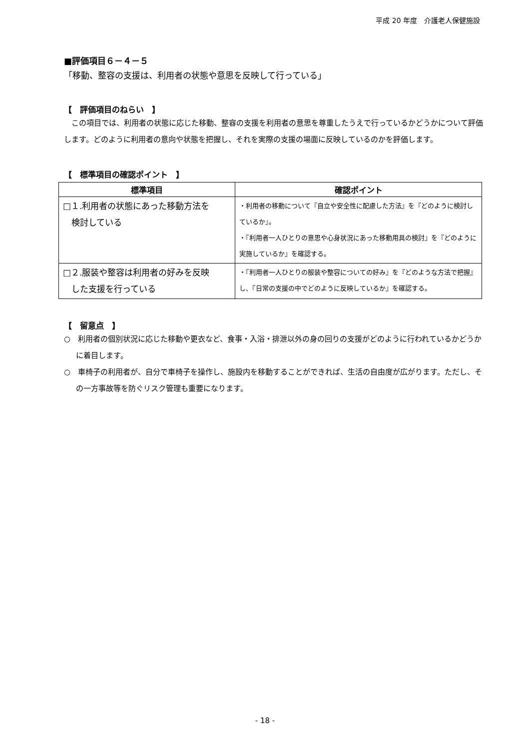平成 20 年度　介護老人保健施設
■評価項目６－４－５
「移動、整容の支援は、利用者の状態や意思を反映して行っている」
【　評価項目のねらい　】
　この項目では、利用者の状態に応じた移動、整容の支援を利用者の意思を尊重したうえで行っているかどうかについて評価します。どのように利用者の意向や状態を把握し、それを実際の支援の場面に反映しているのかを評価します。
【　標準項目の確認ポイント　】
| 標準項目 | 確認ポイント |
| --- | --- |
| □１.利用者の状態にあった移動方法を 検討している | ・利用者の移動について『自立や安全性に配慮した方法』を『どのように検討しているか』。 ・『利用者一人ひとりの意思や心身状況にあった移動用具の検討』を『どのように実施しているか』を確認する。 |
| □２.服装や整容は利用者の好みを反映 した支援を行っている | ・『利用者一人ひとりの服装や整容についての好み』を『どのような方法で把握』し、『日常の支援の中でどのように反映しているか』を確認する。 |
【　留意点　】
○　利用者の個別状況に応じた移動や更衣など、食事・入浴・排泄以外の身の回りの支援がどのように行われているかどうかに着目します。
○　車椅子の利用者が、自分で車椅子を操作し、施設内を移動することができれば、生活の自由度が広がります。ただし、その一方事故等を防ぐリスク管理も重要になります。
- 18 -